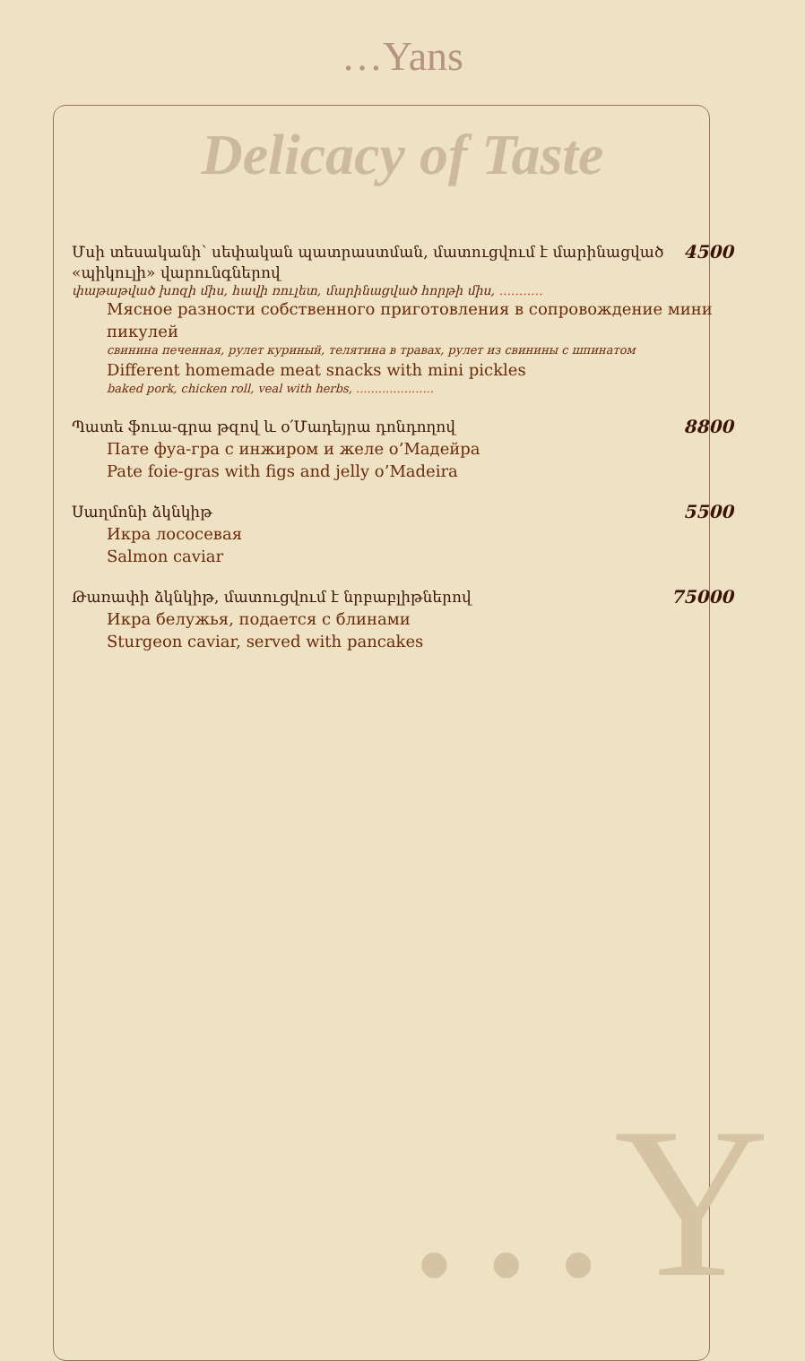…Yans
Delicacy of Taste
Մսի տեսականի՝ սեփական պատրաստման, մատուցվում է մարինացված «պիկուլի» վարունգներով 4500
փաթաթված խոզի միս, հավի ռուլետ, մարինացված հորթի միս, ...........
Мясное разности собственного приготовления в сопровождение мини пикулей
свинина печенная, рулет куриный, телятина в травах, рулет из свинины с шпинатом
Different homemade meat snacks with mini pickles
baked pork, chicken roll, veal with herbs, .....................
Պատե ֆուա-գրա թզով և օ՛Մադեյրա դոնդողով 8800
Пате фуа-гра с инжиром и желе о’Мадейра
Pate foie-gras with figs and jelly o’Madeira
Սաղմոնի ձկնկիթ 5500
Икра лососевая
Salmon caviar
Թառափի ձկնկիթ, մատուցվում է նրբաբլիթներով 75000
Икра белужья, подается с блинами
Sturgeon caviar, served with pancakes
…Y